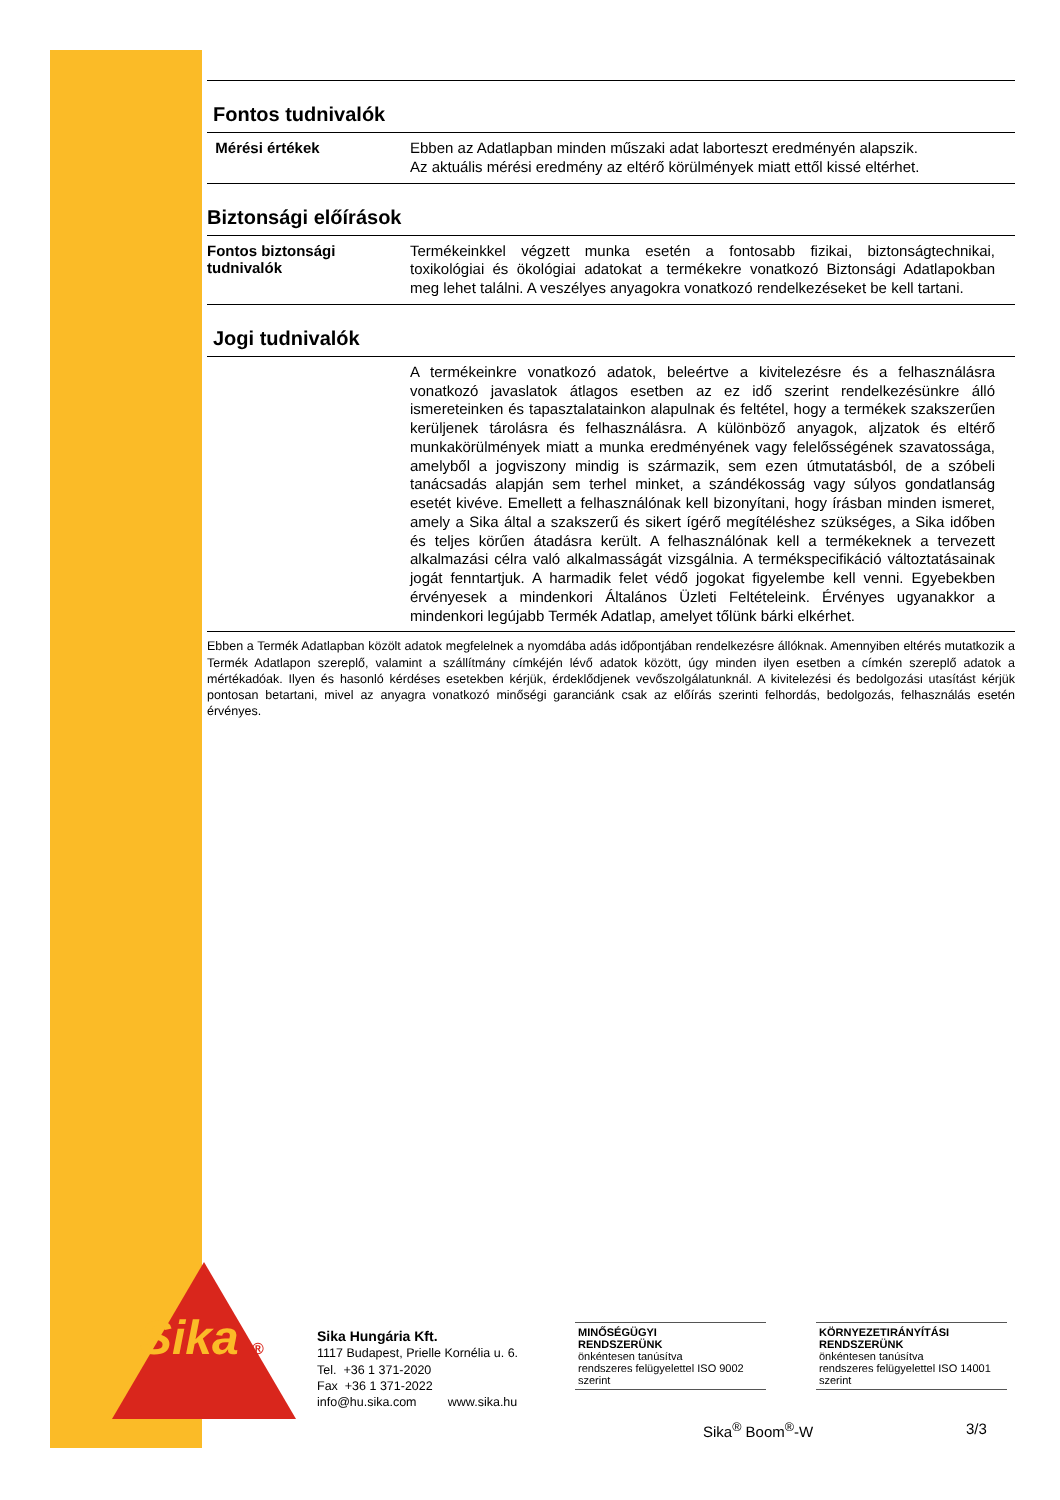Sika ®
Fontos tudnivalók
Mérési értékek
Ebben az Adatlapban minden műszaki adat laborteszt eredményén alapszik.
Az aktuális mérési eredmény az eltérő körülmények miatt ettől kissé eltérhet.
Biztonsági előírások
Fontos biztonsági tudnivalók
Termékeinkkel végzett munka esetén a fontosabb fizikai, biztonságtechnikai, toxikológiai és ökológiai adatokat a termékekre vonatkozó Biztonsági Adatlapokban meg lehet találni. A veszélyes anyagokra vonatkozó rendelkezéseket be kell tartani.
Jogi tudnivalók
A termékeinkre vonatkozó adatok, beleértve a kivitelezésre és a felhasználásra vonatkozó javaslatok átlagos esetben az ez idő szerint rendelkezésünkre álló ismereteinken és tapasztalatainkon alapulnak és feltétel, hogy a termékek szakszerűen kerüljenek tárolásra és felhasználásra. A különböző anyagok, aljzatok és eltérő munkakörülmények miatt a munka eredményének vagy felelősségének szavatossága, amelyből a jogviszony mindig is származik, sem ezen útmutatásból, de a szóbeli tanácsadás alapján sem terhel minket, a szándékosság vagy súlyos gondatlanság esetét kivéve. Emellett a felhasználónak kell bizonyítani, hogy írásban minden ismeret, amely a Sika által a szakszerű és sikert ígérő megítéléshez szükséges, a Sika időben és teljes körűen átadásra került. A felhasználónak kell a termékeknek a tervezett alkalmazási célra való alkalmasságát vizsgálnia. A termékspecifikáció változtatásainak jogát fenntartjuk. A harmadik felet védő jogokat figyelembe kell venni. Egyebekben érvényesek a mindenkori Általános Üzleti Feltételeink. Érvényes ugyanakkor a mindenkori legújabb Termék Adatlap, amelyet tőlünk bárki elkérhet.
Ebben a Termék Adatlapban közölt adatok megfelelnek a nyomdába adás időpontjában rendelkezésre állóknak. Amennyiben eltérés mutatkozik a Termék Adatlapon szereplő, valamint a szállítmány címkéjén lévő adatok között, úgy minden ilyen esetben a címkén szereplő adatok a mértékadóak. Ilyen és hasonló kérdéses esetekben kérjük, érdeklődjenek vevőszolgálatunknál. A kivitelezési és bedolgozási utasítást kérjük pontosan betartani, mivel az anyagra vonatkozó minőségi garanciánk csak az előírás szerinti felhordás, bedolgozás, felhasználás esetén érvényes.
Sika Hungária Kft.
1117 Budapest, Prielle Kornélia u. 6.
Tel. +36 1 371-2020
Fax +36 1 371-2022
info@hu.sika.com www.sika.hu
MINŐSÉGÜGYI
RENDSZERÜNK
önkéntesen tanúsítva
rendszeres felügyelettel ISO 9002 szerint
KÖRNYEZETIRÁNYÍTÁSI
RENDSZERÜNK
önkéntesen tanúsítva
rendszeres felügyelettel ISO 14001 szerint
Sika<sup>®</sup> Boom<sup>®</sup>-W 3/3